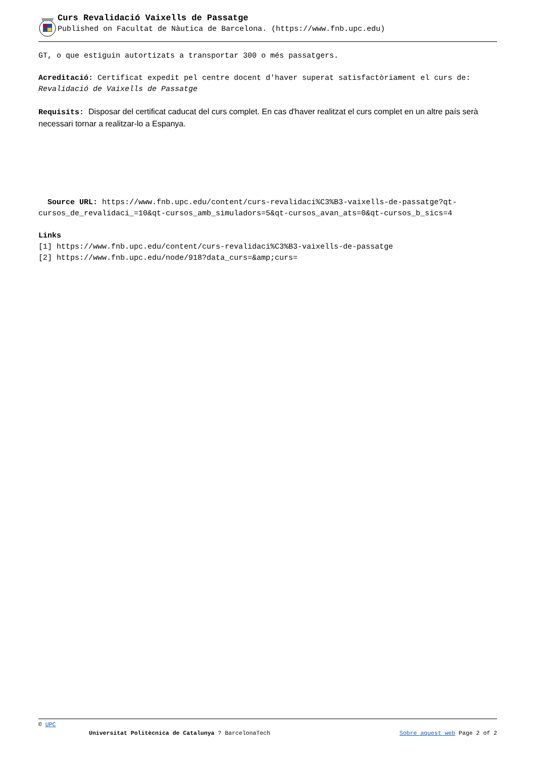Curs Revalidació Vaixells de Passatge
Published on Facultat de Nàutica de Barcelona. (https://www.fnb.upc.edu)
GT, o que estiguin autortizats a transportar 300 o més passatgers.
Acreditació: Certificat expedit pel centre docent d'haver superat satisfactòriament el curs de: Revalidació de Vaixells de Passatge
Requisits: Disposar del certificat caducat del curs complet. En cas d'haver realitzat el curs complet en un altre país serà necessari tornar a realitzar-lo a Espanya.
Source URL: https://www.fnb.upc.edu/content/curs-revalidaci%C3%B3-vaixells-de-passatge?qt-cursos_de_revalidaci_=10&qt-cursos_amb_simuladors=5&qt-cursos_avan_ats=0&qt-cursos_b_sics=4
Links
[1] https://www.fnb.upc.edu/content/curs-revalidaci%C3%B3-vaixells-de-passatge
[2] https://www.fnb.upc.edu/node/918?data_curs=&amp;curs=
© UPC
Universitat Politècnica de Catalunya ? BarcelonaTech Sobre aquest web Page 2 of 2